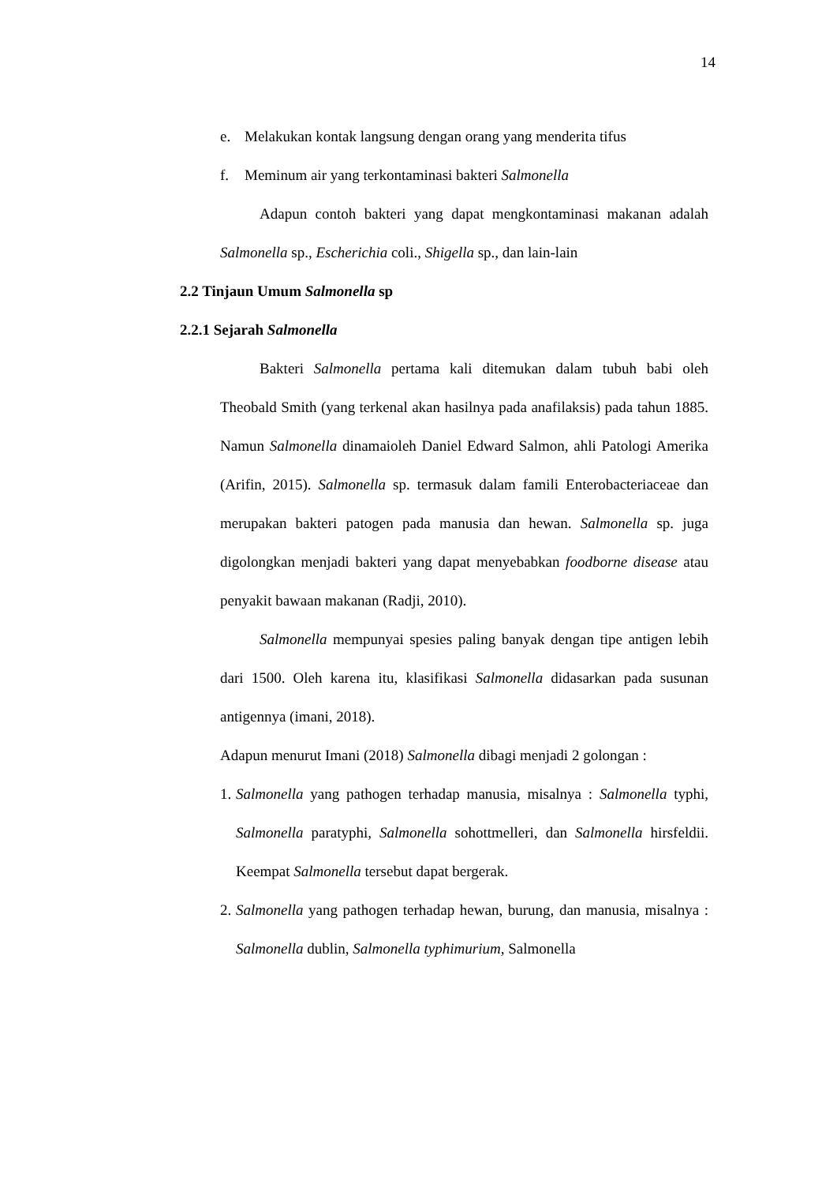14
e. Melakukan kontak langsung dengan orang yang menderita tifus
f. Meminum air yang terkontaminasi bakteri Salmonella
Adapun contoh bakteri yang dapat mengkontaminasi makanan adalah Salmonella sp., Escherichia coli., Shigella sp., dan lain-lain
2.2 Tinjaun Umum Salmonella sp
2.2.1 Sejarah Salmonella
Bakteri Salmonella pertama kali ditemukan dalam tubuh babi oleh Theobald Smith (yang terkenal akan hasilnya pada anafilaksis) pada tahun 1885. Namun Salmonella dinamaioleh Daniel Edward Salmon, ahli Patologi Amerika (Arifin, 2015). Salmonella sp. termasuk dalam famili Enterobacteriaceae dan merupakan bakteri patogen pada manusia dan hewan. Salmonella sp. juga digolongkan menjadi bakteri yang dapat menyebabkan foodborne disease atau penyakit bawaan makanan (Radji, 2010).
Salmonella mempunyai spesies paling banyak dengan tipe antigen lebih dari 1500. Oleh karena itu, klasifikasi Salmonella didasarkan pada susunan antigennya (imani, 2018).
Adapun menurut Imani (2018) Salmonella dibagi menjadi 2 golongan :
1.
Salmonella yang pathogen terhadap manusia, misalnya : Salmonella typhi, Salmonella paratyphi, Salmonella sohottmelleri, dan Salmonella hirsfeldii. Keempat Salmonella tersebut dapat bergerak.
2.
Salmonella yang pathogen terhadap hewan, burung, dan manusia, misalnya : Salmonella dublin, Salmonella typhimurium, Salmonella